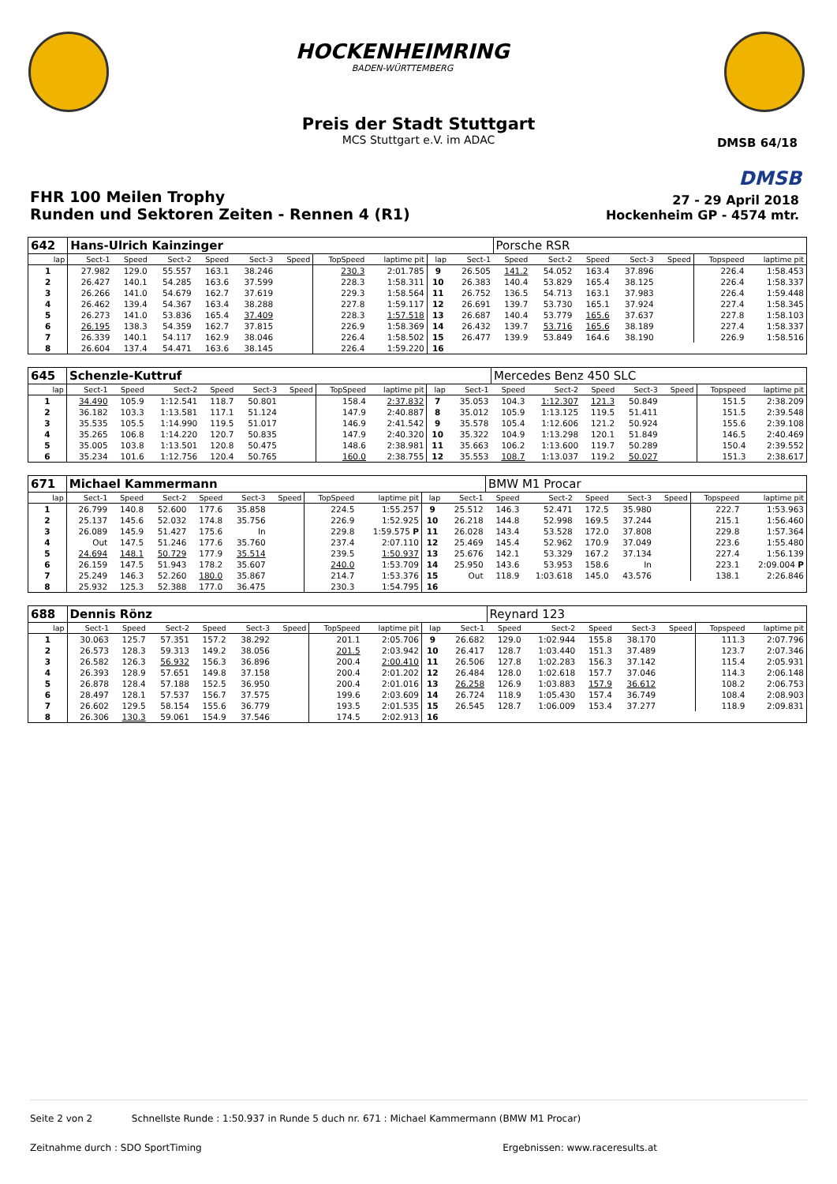HOCKENHEIMRING
BADEN-WÜRTTEMBERG
Preis der Stadt Stuttgart
MCS Stuttgart e.V. im ADAC
DMSB 64/18
DMSB
FHR 100 Meilen Trophy
Runden und Sektoren Zeiten - Rennen 4 (R1)
27 - 29 April 2018
Hockenheim GP - 4574 mtr.
| 642 | Hans-Ulrich Kainzinger | | | | | | | | | | Porsche RSR | | | | | | |
| lap | Sect-1 | Speed | Sect-2 | Speed | Sect-3 | Speed | TopSpeed | laptime pit | lap | Sect-1 | Speed | Sect-2 | Speed | Sect-3 | Speed | Topspeed | laptime pit |
| 1 | 27.982 | 129.0 | 55.557 | 163.1 | 38.246 | | 230.3 | 2:01.785 | 9 | 26.505 | 141.2 | 54.052 | 163.4 | 37.896 | | 226.4 | 1:58.453 |
| 2 | 26.427 | 140.1 | 54.285 | 163.6 | 37.599 | | 228.3 | 1:58.311 | 10 | 26.383 | 140.4 | 53.829 | 165.4 | 38.125 | | 226.4 | 1:58.337 |
| 3 | 26.266 | 141.0 | 54.679 | 162.7 | 37.619 | | 229.3 | 1:58.564 | 11 | 26.752 | 136.5 | 54.713 | 163.1 | 37.983 | | 226.4 | 1:59.448 |
| 4 | 26.462 | 139.4 | 54.367 | 163.4 | 38.288 | | 227.8 | 1:59.117 | 12 | 26.691 | 139.7 | 53.730 | 165.1 | 37.924 | | 227.4 | 1:58.345 |
| 5 | 26.273 | 141.0 | 53.836 | 165.4 | 37.409 | | 228.3 | 1:57.518 | 13 | 26.687 | 140.4 | 53.779 | 165.6 | 37.637 | | 227.8 | 1:58.103 |
| 6 | 26.195 | 138.3 | 54.359 | 162.7 | 37.815 | | 226.9 | 1:58.369 | 14 | 26.432 | 139.7 | 53.716 | 165.6 | 38.189 | | 227.4 | 1:58.337 |
| 7 | 26.339 | 140.1 | 54.117 | 162.9 | 38.046 | | 226.4 | 1:58.502 | 15 | 26.477 | 139.9 | 53.849 | 164.6 | 38.190 | | 226.9 | 1:58.516 |
| 8 | 26.604 | 137.4 | 54.471 | 163.6 | 38.145 | | 226.4 | 1:59.220 | 16 | | | | | | | | |
| 645 | Schenzle-Kuttruf | | | | | | | | | | Mercedes Benz 450 SLC | | | | | | |
| lap | Sect-1 | Speed | Sect-2 | Speed | Sect-3 | Speed | TopSpeed | laptime pit | lap | Sect-1 | Speed | Sect-2 | Speed | Sect-3 | Speed | Topspeed | laptime pit |
| 1 | 34.490 | 105.9 | 1:12.541 | 118.7 | 50.801 | | 158.4 | 2:37.832 | 7 | 35.053 | 104.3 | 1:12.307 | 121.3 | 50.849 | | 151.5 | 2:38.209 |
| 2 | 36.182 | 103.3 | 1:13.581 | 117.1 | 51.124 | | 147.9 | 2:40.887 | 8 | 35.012 | 105.9 | 1:13.125 | 119.5 | 51.411 | | 151.5 | 2:39.548 |
| 3 | 35.535 | 105.5 | 1:14.990 | 119.5 | 51.017 | | 146.9 | 2:41.542 | 9 | 35.578 | 105.4 | 1:12.606 | 121.2 | 50.924 | | 155.6 | 2:39.108 |
| 4 | 35.265 | 106.8 | 1:14.220 | 120.7 | 50.835 | | 147.9 | 2:40.320 | 10 | 35.322 | 104.9 | 1:13.298 | 120.1 | 51.849 | | 146.5 | 2:40.469 |
| 5 | 35.005 | 103.8 | 1:13.501 | 120.8 | 50.475 | | 148.6 | 2:38.981 | 11 | 35.663 | 106.2 | 1:13.600 | 119.7 | 50.289 | | 150.4 | 2:39.552 |
| 6 | 35.234 | 101.6 | 1:12.756 | 120.4 | 50.765 | | 160.0 | 2:38.755 | 12 | 35.553 | 108.7 | 1:13.037 | 119.2 | 50.027 | | 151.3 | 2:38.617 |
| 671 | Michael Kammermann | | | | | | | | | | BMW M1 Procar | | | | | | |
| lap | Sect-1 | Speed | Sect-2 | Speed | Sect-3 | Speed | TopSpeed | laptime pit | lap | Sect-1 | Speed | Sect-2 | Speed | Sect-3 | Speed | Topspeed | laptime pit |
| 1 | 26.799 | 140.8 | 52.600 | 177.6 | 35.858 | | 224.5 | 1:55.257 | 9 | 25.512 | 146.3 | 52.471 | 172.5 | 35.980 | | 222.7 | 1:53.963 |
| 2 | 25.137 | 145.6 | 52.032 | 174.8 | 35.756 | | 226.9 | 1:52.925 | 10 | 26.218 | 144.8 | 52.998 | 169.5 | 37.244 | | 215.1 | 1:56.460 |
| 3 | 26.089 | 145.9 | 51.427 | 175.6 | In | | 229.8 | 1:59.575 P | 11 | 26.028 | 143.4 | 53.528 | 172.0 | 37.808 | | 229.8 | 1:57.364 |
| 4 | Out | 147.5 | 51.246 | 177.6 | 35.760 | | 237.4 | 2:07.110 | 12 | 25.469 | 145.4 | 52.962 | 170.9 | 37.049 | | 223.6 | 1:55.480 |
| 5 | 24.694 | 148.1 | 50.729 | 177.9 | 35.514 | | 239.5 | 1:50.937 | 13 | 25.676 | 142.1 | 53.329 | 167.2 | 37.134 | | 227.4 | 1:56.139 |
| 6 | 26.159 | 147.5 | 51.943 | 178.2 | 35.607 | | 240.0 | 1:53.709 | 14 | 25.950 | 143.6 | 53.953 | 158.6 | In | | 223.1 | 2:09.004 P |
| 7 | 25.249 | 146.3 | 52.260 | 180.0 | 35.867 | | 214.7 | 1:53.376 | 15 | Out | 118.9 | 1:03.618 | 145.0 | 43.576 | | 138.1 | 2:26.846 |
| 8 | 25.932 | 125.3 | 52.388 | 177.0 | 36.475 | | 230.3 | 1:54.795 | 16 | | | | | | | | |
| 688 | Dennis Rönz | | | | | | | | | | Reynard 123 | | | | | | |
| lap | Sect-1 | Speed | Sect-2 | Speed | Sect-3 | Speed | TopSpeed | laptime pit | lap | Sect-1 | Speed | Sect-2 | Speed | Sect-3 | Speed | Topspeed | laptime pit |
| 1 | 30.063 | 125.7 | 57.351 | 157.2 | 38.292 | | 201.1 | 2:05.706 | 9 | 26.682 | 129.0 | 1:02.944 | 155.8 | 38.170 | | 111.3 | 2:07.796 |
| 2 | 26.573 | 128.3 | 59.313 | 149.2 | 38.056 | | 201.5 | 2:03.942 | 10 | 26.417 | 128.7 | 1:03.440 | 151.3 | 37.489 | | 123.7 | 2:07.346 |
| 3 | 26.582 | 126.3 | 56.932 | 156.3 | 36.896 | | 200.4 | 2:00.410 | 11 | 26.506 | 127.8 | 1:02.283 | 156.3 | 37.142 | | 115.4 | 2:05.931 |
| 4 | 26.393 | 128.9 | 57.651 | 149.8 | 37.158 | | 200.4 | 2:01.202 | 12 | 26.484 | 128.0 | 1:02.618 | 157.7 | 37.046 | | 114.3 | 2:06.148 |
| 5 | 26.878 | 128.4 | 57.188 | 152.5 | 36.950 | | 200.4 | 2:01.016 | 13 | 26.258 | 126.9 | 1:03.883 | 157.9 | 36.612 | | 108.2 | 2:06.753 |
| 6 | 28.497 | 128.1 | 57.537 | 156.7 | 37.575 | | 199.6 | 2:03.609 | 14 | 26.724 | 118.9 | 1:05.430 | 157.4 | 36.749 | | 108.4 | 2:08.903 |
| 7 | 26.602 | 129.5 | 58.154 | 155.6 | 36.779 | | 193.5 | 2:01.535 | 15 | 26.545 | 128.7 | 1:06.009 | 153.4 | 37.277 | | 118.9 | 2:09.831 |
| 8 | 26.306 | 130.3 | 59.061 | 154.9 | 37.546 | | 174.5 | 2:02.913 | 16 | | | | | | | | |
Seite 2 von 2 Schnellste Runde : 1:50.937 in Runde 5 duch nr. 671 : Michael Kammermann (BMW M1 Procar)
Zeitnahme durch : SDO SportTiming Ergebnissen: www.raceresults.at